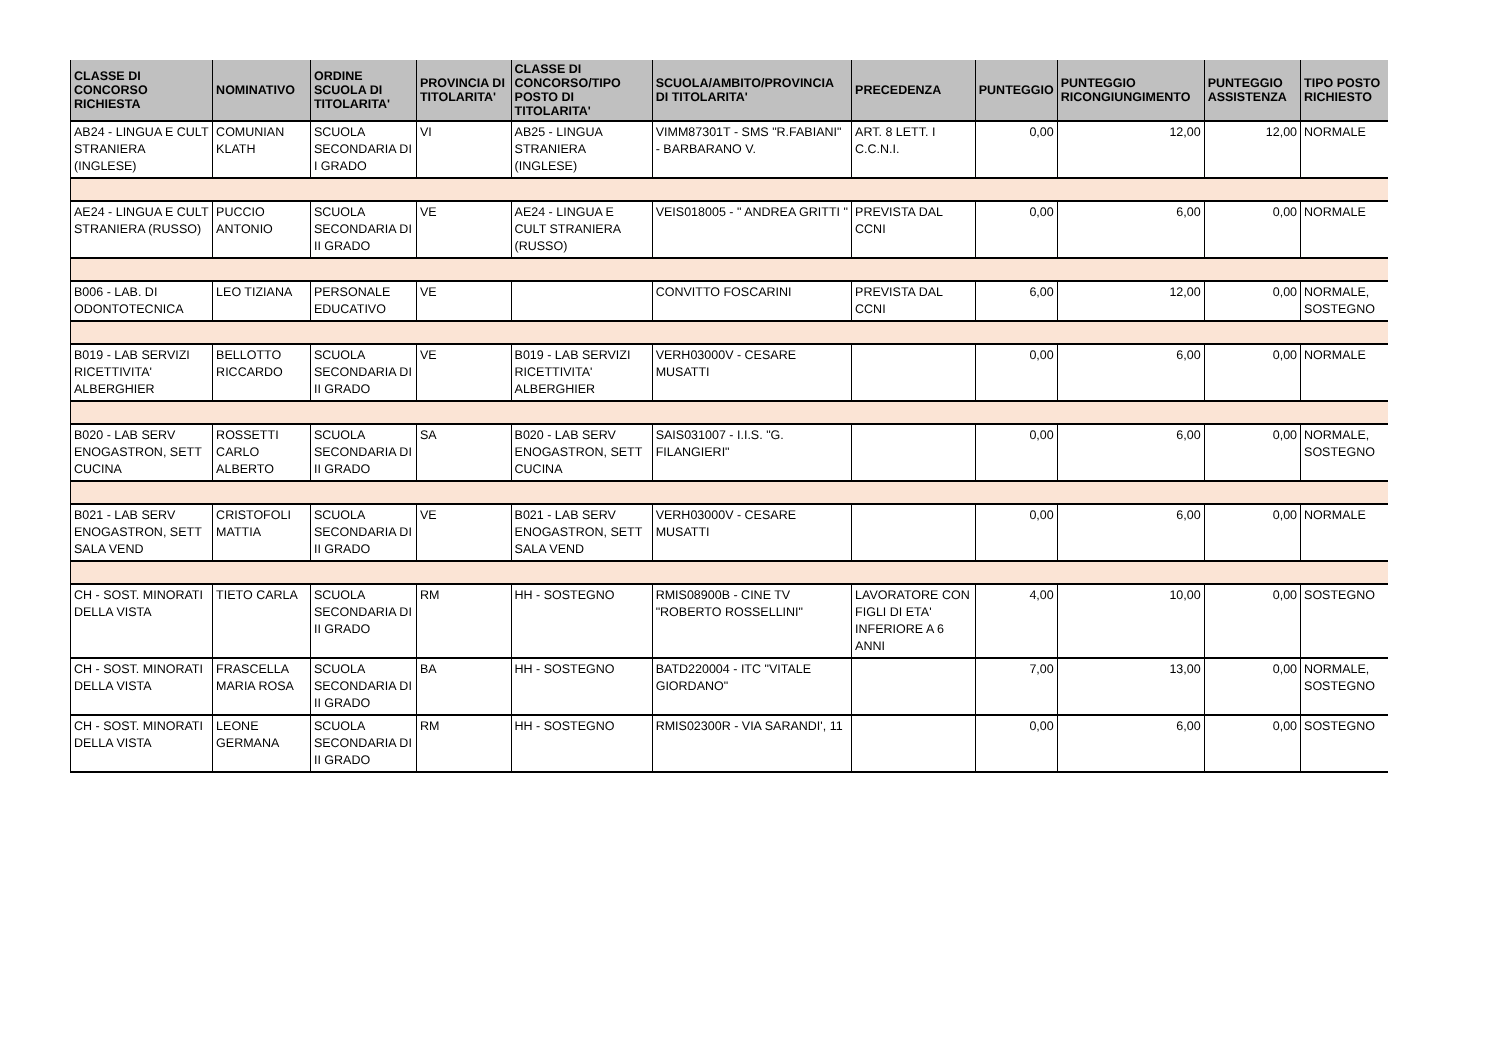| CLASSE DI CONCORSO RICHIESTA | NOMINATIVO | ORDINE SCUOLA DI TITOLARITA' | PROVINCIA DI TITOLARITA' | CLASSE DI CONCORSO/TIPO POSTO DI TITOLARITA' | SCUOLA/AMBITO/PROVINCIA DI TITOLARITA' | PRECEDENZA | PUNTEGGIO | PUNTEGGIO RICONGIUNGIMENTO | PUNTEGGIO ASSISTENZA | TIPO POSTO RICHIESTO |
| --- | --- | --- | --- | --- | --- | --- | --- | --- | --- | --- |
| AB24 - LINGUA E CULT STRANIERA (INGLESE) | COMUNIAN KLATH | SCUOLA SECONDARIA DI I GRADO | VI | AB25 - LINGUA STRANIERA (INGLESE) | VIMM87301T - SMS "R.FABIANI" - BARBARANO V. | ART. 8 LETT. I C.C.N.I. | 0,00 | 12,00 | 12,00 | NORMALE |
| AE24 - LINGUA E CULT STRANIERA (RUSSO) | PUCCIO ANTONIO | SCUOLA SECONDARIA DI II GRADO | VE | AE24 - LINGUA E CULT STRANIERA (RUSSO) | VEIS018005 - " ANDREA GRITTI " | PREVISTA DAL CCNI | 0,00 | 6,00 | 0,00 | NORMALE |
| B006 - LAB. DI ODONTOTECNICA | LEO TIZIANA | PERSONALE EDUCATIVO | VE | | CONVITTO FOSCARINI | PREVISTA DAL CCNI | 6,00 | 12,00 | 0,00 | NORMALE, SOSTEGNO |
| B019 - LAB SERVIZI RICETTIVITA' ALBERGHIER | BELLOTTO RICCARDO | SCUOLA SECONDARIA DI II GRADO | VE | B019 - LAB SERVIZI RICETTIVITA' ALBERGHIER | VERH03000V - CESARE MUSATTI | | 0,00 | 6,00 | 0,00 | NORMALE |
| B020 - LAB SERV ENOGASTRON, SETT CUCINA | ROSSETTI CARLO ALBERTO | SCUOLA SECONDARIA DI II GRADO | SA | B020 - LAB SERV ENOGASTRON, SETT CUCINA | SAIS031007 - I.I.S. "G. FILANGIERI" | | 0,00 | 6,00 | 0,00 | NORMALE, SOSTEGNO |
| B021 - LAB SERV ENOGASTRON, SETT SALA VEND | CRISTOFOLI MATTIA | SCUOLA SECONDARIA DI II GRADO | VE | B021 - LAB SERV ENOGASTRON, SETT SALA VEND | VERH03000V - CESARE MUSATTI | | 0,00 | 6,00 | 0,00 | NORMALE |
| CH - SOST. MINORATI DELLA VISTA | TIETO CARLA | SCUOLA SECONDARIA DI II GRADO | RM | HH - SOSTEGNO | RMIS08900B - CINE TV "ROBERTO ROSSELLINI" | LAVORATORE CON FIGLI DI ETA' INFERIORE A 6 ANNI | 4,00 | 10,00 | 0,00 | SOSTEGNO |
| CH - SOST. MINORATI DELLA VISTA | FRASCELLA MARIA ROSA | SCUOLA SECONDARIA DI II GRADO | BA | HH - SOSTEGNO | BATD220004 - ITC "VITALE GIORDANO" | | 7,00 | 13,00 | 0,00 | NORMALE, SOSTEGNO |
| CH - SOST. MINORATI DELLA VISTA | LEONE GERMANA | SCUOLA SECONDARIA DI II GRADO | RM | HH - SOSTEGNO | RMIS02300R - VIA SARANDI', 11 | | 0,00 | 6,00 | 0,00 | SOSTEGNO |